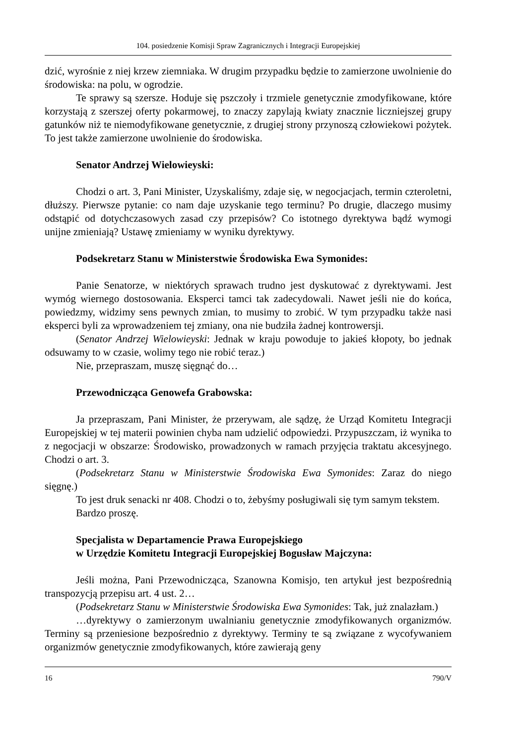104. posiedzenie Komisji Spraw Zagranicznych i Integracji Europejskiej
dzić, wyrośnie z niej krzew ziemniaka. W drugim przypadku będzie to zamierzone uwolnienie do środowiska: na polu, w ogrodzie.
Te sprawy są szersze. Hoduje się pszczoły i trzmiele genetycznie zmodyfikowane, które korzystają z szerszej oferty pokarmowej, to znaczy zapylają kwiaty znacznie liczniejszej grupy gatunków niż te niemodyfikowane genetycznie, z drugiej strony przynoszą człowiekowi pożytek. To jest także zamierzone uwolnienie do środowiska.
Senator Andrzej Wielowieyski:
Chodzi o art. 3, Pani Minister, Uzyskaliśmy, zdaje się, w negocjacjach, termin czteroletni, dłuższy. Pierwsze pytanie: co nam daje uzyskanie tego terminu? Po drugie, dlaczego musimy odstąpić od dotychczasowych zasad czy przepisów? Co istotnego dyrektywa bądź wymogi unijne zmieniają? Ustawę zmieniamy w wyniku dyrektywy.
Podsekretarz Stanu w Ministerstwie Środowiska Ewa Symonides:
Panie Senatorze, w niektórych sprawach trudno jest dyskutować z dyrektywami. Jest wymóg wiernego dostosowania. Eksperci tamci tak zadecydowali. Nawet jeśli nie do końca, powiedzmy, widzimy sens pewnych zmian, to musimy to zrobić. W tym przypadku także nasi eksperci byli za wprowadzeniem tej zmiany, ona nie budziła żadnej kontrowersji.
(Senator Andrzej Wielowieyski: Jednak w kraju powoduje to jakieś kłopoty, bo jednak odsuwamy to w czasie, wolimy tego nie robić teraz.)
Nie, przepraszam, muszę sięgnąć do…
Przewodnicząca Genowefa Grabowska:
Ja przepraszam, Pani Minister, że przerywam, ale sądzę, że Urząd Komitetu Integracji Europejskiej w tej materii powinien chyba nam udzielić odpowiedzi. Przypuszczam, iż wynika to z negocjacji w obszarze: Środowisko, prowadzonych w ramach przyjęcia traktatu akcesyjnego. Chodzi o art. 3.
(Podsekretarz Stanu w Ministerstwie Środowiska Ewa Symonides: Zaraz do niego sięgnę.)
To jest druk senacki nr 408. Chodzi o to, żebyśmy posługiwali się tym samym tekstem.
Bardzo proszę.
Specjalista w Departamencie Prawa Europejskiego
w Urzędzie Komitetu Integracji Europejskiej Bogusław Majczyna:
Jeśli można, Pani Przewodnicząca, Szanowna Komisjo, ten artykuł jest bezpośrednią transpozycją przepisu art. 4 ust. 2…
(Podsekretarz Stanu w Ministerstwie Środowiska Ewa Symonides: Tak, już znalazłam.)
…dyrektywy o zamierzonym uwalnianiu genetycznie zmodyfikowanych organizmów. Terminy są przeniesione bezpośrednio z dyrektywy. Terminy te są związane z wycofywaniem organizmów genetycznie zmodyfikowanych, które zawierają geny
16 790/V